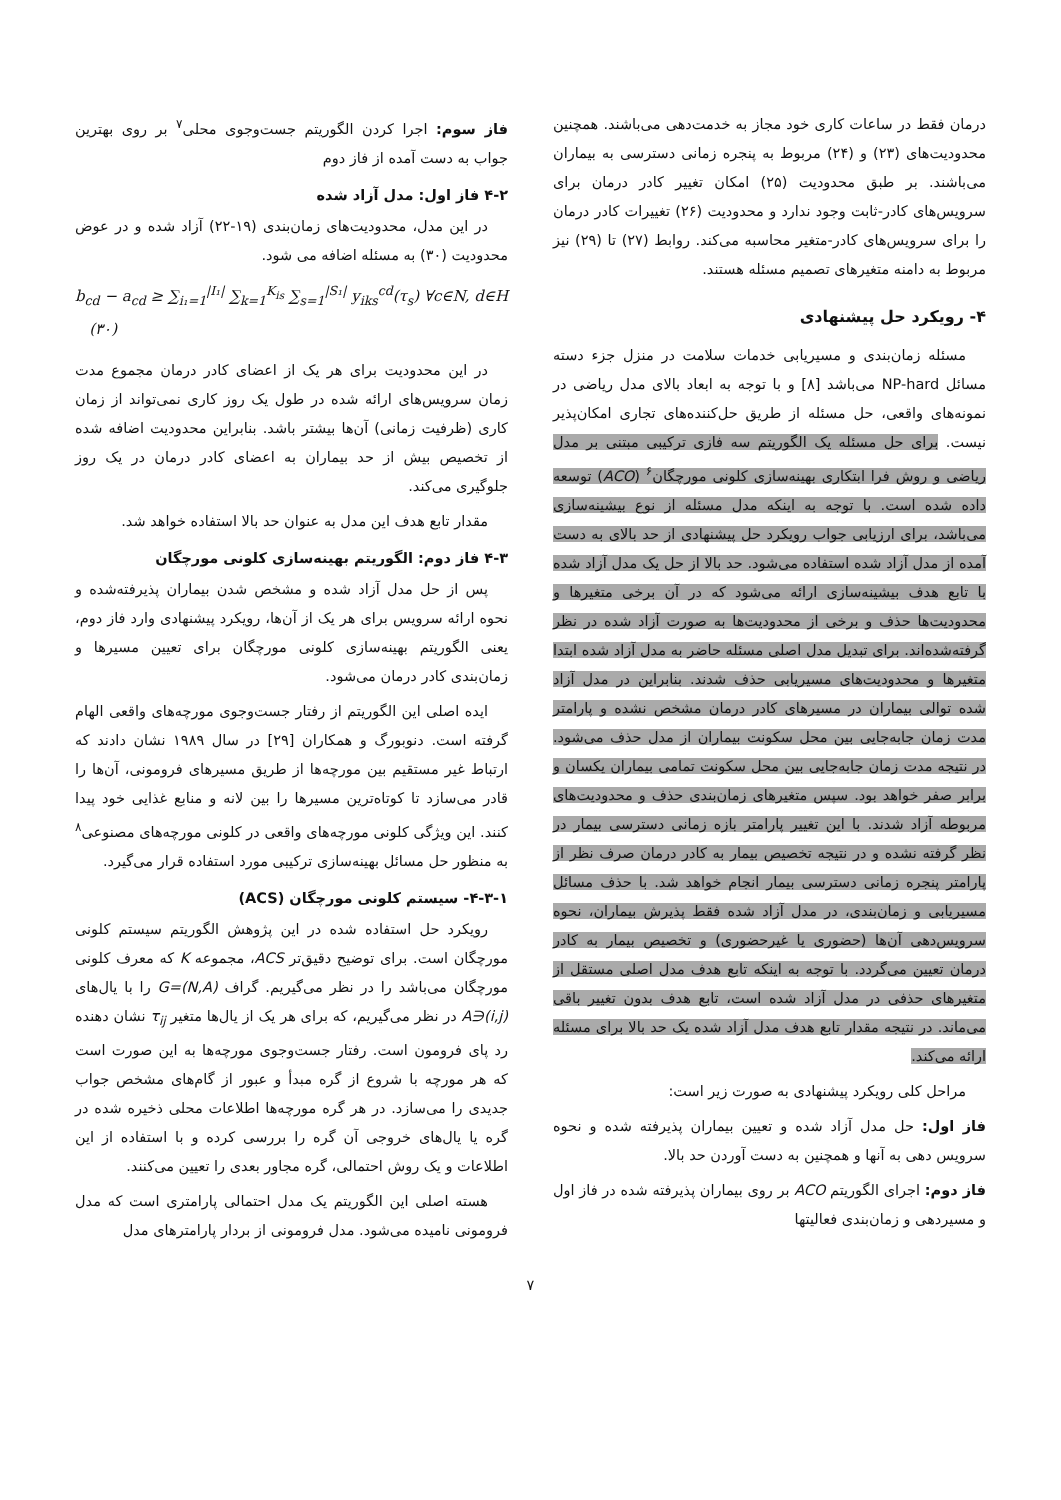درمان فقط در ساعات کاری خود مجاز به خدمت‌دهی می‌باشند. همچنین محدودیت‌های (۲۳) و (۲۴) مربوط به پنجره زمانی دسترسی به بیماران می‌باشند. بر طبق محدودیت (۲۵) امکان تغییر کادر درمان برای سرویس‌های کادر-ثابت وجود ندارد و محدودیت (۲۶) تغییرات کادر درمان را برای سرویس‌های کادر-متغیر محاسبه می‌کند. روابط (۲۷) تا (۲۹) نیز مربوط به دامنه متغیرهای تصمیم مسئله هستند.
۴- رویکرد حل پیشنهادی
مسئله زمان‌بندی و مسیریابی خدمات سلامت در منزل جزء دسته مسائل NP-hard می‌باشد [۸] و با توجه به ابعاد بالای مدل ریاضی در نمونه‌های واقعی، حل مسئله از طریق حل‌کننده‌های تجاری امکان‌پذیر نیست. برای حل مسئله یک الگوریتم سه فازی ترکیبی مبتنی بر مدل ریاضی و روش فرا ابتکاری بهینه‌سازی کلونی مورچگان<sup>۶</sup> (ACO) توسعه داده شده است. با توجه به اینکه مدل مسئله از نوع بیشینه‌سازی می‌باشد، برای ارزیابی جواب رویکرد حل پیشنهادی از حد بالای به دست آمده از مدل آزاد شده استفاده می‌شود. حد بالا از حل یک مدل آزاد شده با تابع هدف بیشینه‌سازی ارائه می‌شود که در آن برخی متغیرها و محدودیت‌ها حذف و برخی از محدودیت‌ها به صورت آزاد شده در نظر گرفته‌شده‌اند. برای تبدیل مدل اصلی مسئله حاضر به مدل آزاد شده ابتدا متغیرها و محدودیت‌های مسیریابی حذف شدند. بنابراین در مدل آزاد شده توالی بیماران در مسیرهای کادر درمان مشخص نشده و پارامتر مدت زمان جابه‌جایی بین محل سکونت بیماران از مدل حذف می‌شود. در نتیجه مدت زمان جابه‌جایی بین محل سکونت تمامی بیماران یکسان و برابر صفر خواهد بود. سپس متغیرهای زمان‌بندی حذف و محدودیت‌های مربوطه آزاد شدند. با این تغییر پارامتر بازه زمانی دسترسی بیمار در نظر گرفته نشده و در نتیجه تخصیص بیمار به کادر درمان صرف نظر از پارامتر پنجره زمانی دسترسی بیمار انجام خواهد شد. با حذف مسائل مسیریابی و زمان‌بندی، در مدل آزاد شده فقط پذیرش بیماران، نحوه سرویس‌دهی آن‌ها (حضوری یا غیرحضوری) و تخصیص بیمار به کادر درمان تعیین می‌گردد. با توجه به اینکه تابع هدف مدل اصلی مستقل از متغیرهای حذفی در مدل آزاد شده است، تابع هدف بدون تغییر باقی می‌ماند. در نتیجه مقدار تابع هدف مدل آزاد شده یک حد بالا برای مسئله ارائه می‌کند.
مراحل کلی رویکرد پیشنهادی به صورت زیر است:
فاز اول: حل مدل آزاد شده و تعیین بیماران پذیرفته شده و نحوه سرویس دهی به آنها و همچنین به دست آوردن حد بالا.
فاز دوم: اجرای الگوریتم ACO بر روی بیماران پذیرفته شده در فاز اول و مسیردهی و زمان‌بندی فعالیتها
فاز سوم: اجرا کردن الگوریتم جست‌وجوی محلی<sup>۷</sup> بر روی بهترین جواب به دست آمده از فاز دوم
۴-۲ فاز اول: مدل آزاد شده
در این مدل، محدودیت‌های زمان‌بندی (۱۹-۲۲) آزاد شده و در عوض محدودیت (۳۰) به مسئله اضافه می شود.
b<sub>cd</sub> − a<sub>cd</sub> ≥ ∑<sub>i₁=1</sub><sup>|I₁|</sup> ∑<sub>k=1</sub><sup>K<sub>is</sub></sup> ∑<sub>s=1</sub><sup>|S₁|</sup> y<sub>iks</sub><sup>cd</sup>(τ<sub>s</sub>) ∀c∈N, d∈H (۳۰)
در این محدودیت برای هر یک از اعضای کادر درمان مجموع مدت زمان سرویس‌های ارائه شده در طول یک روز کاری نمی‌تواند از زمان کاری (ظرفیت زمانی) آن‌ها بیشتر باشد. بنابراین محدودیت اضافه شده از تخصیص بیش از حد بیماران به اعضای کادر درمان در یک روز جلوگیری می‌کند.
مقدار تابع هدف این مدل به عنوان حد بالا استفاده خواهد شد.
۴-۳ فاز دوم: الگوریتم بهینه‌سازی کلونی مورچگان
پس از حل مدل آزاد شده و مشخص شدن بیماران پذیرفته‌شده و نحوه ارائه سرویس برای هر یک از آن‌ها، رویکرد پیشنهادی وارد فاز دوم، یعنی الگوریتم بهینه‌سازی کلونی مورچگان برای تعیین مسیرها و زمان‌بندی کادر درمان می‌شود.
ایده اصلی این الگوریتم از رفتار جست‌وجوی مورچه‌های واقعی الهام گرفته است. دنوبورگ و همکاران [۲۹] در سال ۱۹۸۹ نشان دادند که ارتباط غیر مستقیم بین مورچه‌ها از طریق مسیرهای فرومونی، آن‌ها را قادر می‌سازد تا کوتاه‌ترین مسیرها را بین لانه و منابع غذایی خود پیدا کنند. این ویژگی کلونی مورچه‌های واقعی در کلونی مورچه‌های مصنوعی<sup>۸</sup> به منظور حل مسائل بهینه‌سازی ترکیبی مورد استفاده قرار می‌گیرد.
۴-۳-۱- سیستم کلونی مورچگان (ACS)
رویکرد حل استفاده شده در این پژوهش الگوریتم سیستم کلونی مورچگان است. برای توضیح دقیق‌تر ACS، مجموعه K که معرف کلونی مورچگان می‌باشد را در نظر می‌گیریم. گراف G=(N,A) را با یال‌های (i,j)∈A در نظر می‌گیریم، که برای هر یک از یال‌ها متغیر τ<sub>ij</sub> نشان دهنده رد پای فرومون است. رفتار جست‌وجوی مورچه‌ها به این صورت است که هر مورچه با شروع از گره مبدأ و عبور از گام‌های مشخص جواب جدیدی را می‌سازد. در هر گره مورچه‌ها اطلاعات محلی ذخیره شده در گره یا یال‌های خروجی آن گره را بررسی کرده و با استفاده از این اطلاعات و یک روش احتمالی، گره مجاور بعدی را تعیین می‌کنند.
هسته اصلی این الگوریتم یک مدل احتمالی پارامتری است که مدل فرومونی نامیده می‌شود. مدل فرومونی از بردار پارامترهای مدل
۷